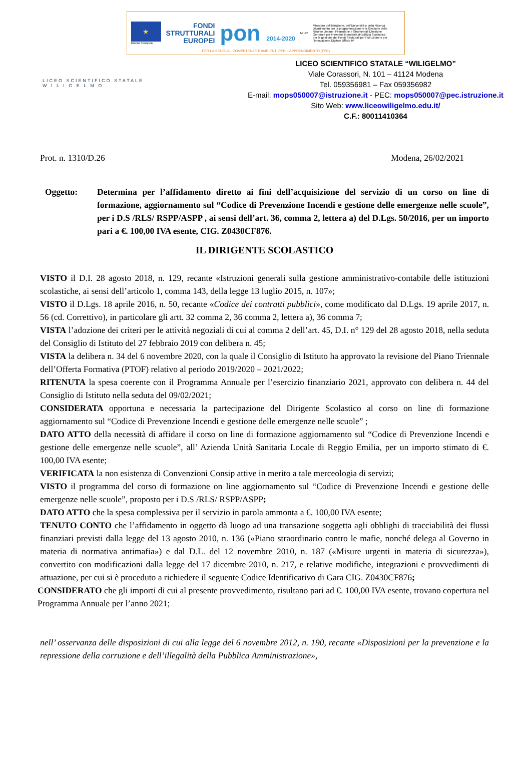★
Unione Europea
FONDI
STRUTTURALI
EUROPEI
pon 2014-2020
MIUR
Ministero dell'Istruzione, dell'Università e della Ricerca Dipartimento per la programmazione e la Gestione delle Risorse Umane, Finanziarie e Strumentali Direzione Generale per interventi in materia di Edilizia Scolastica per la gestione dei Fondi Strutturali per l'Istruzione e per l'Innovazione Digitale Ufficio IV
PER LA SCUOLA - COMPETENZE E AMBIENTI PER L'APPRENDIMENTO (FSE)
LICEO SCIENTIFICO STATALE
W I L I G E L M O
LICEO SCIENTIFICO STATALE “WILIGELMO”
Viale Corassori, N. 101 – 41124 Modena
Tel. 059356981 – Fax 059356982
E-mail: mops050007@istruzione.it - PEC: mops050007@pec.istruzione.it
Sito Web: www.liceowiligelmo.edu.it/
C.F.: 80011410364
Prot. n. 1310/D.26 Modena, 26/02/2021
Oggetto: Determina per l’affidamento diretto ai fini dell’acquisizione del servizio di un corso on line di formazione, aggiornamento sul “Codice di Prevenzione Incendi e gestione delle emergenze nelle scuole”, per i D.S /RLS/ RSPP/ASPP , ai sensi dell’art. 36, comma 2, lettera a) del D.Lgs. 50/2016, per un importo pari a €. 100,00 IVA esente, CIG. Z0430CF876.
IL DIRIGENTE SCOLASTICO
VISTO il D.I. 28 agosto 2018, n. 129, recante «Istruzioni generali sulla gestione amministrativo-contabile delle istituzioni scolastiche, ai sensi dell’articolo 1, comma 143, della legge 13 luglio 2015, n. 107»;
VISTO il D.Lgs. 18 aprile 2016, n. 50, recante «Codice dei contratti pubblici», come modificato dal D.Lgs. 19 aprile 2017, n. 56 (cd. Correttivo), in particolare gli artt. 32 comma 2, 36 comma 2, lettera a), 36 comma 7;
VISTA l’adozione dei criteri per le attività negoziali di cui al comma 2 dell’art. 45, D.I. n° 129 del 28 agosto 2018, nella seduta del Consiglio di Istituto del 27 febbraio 2019 con delibera n. 45;
VISTA la delibera n. 34 del 6 novembre 2020, con la quale il Consiglio di Istituto ha approvato la revisione del Piano Triennale dell’Offerta Formativa (PTOF) relativo al periodo 2019/2020 – 2021/2022;
RITENUTA la spesa coerente con il Programma Annuale per l’esercizio finanziario 2021, approvato con delibera n. 44 del Consiglio di Istituto nella seduta del 09/02/2021;
CONSIDERATA opportuna e necessaria la partecipazione del Dirigente Scolastico al corso on line di formazione aggiornamento sul “Codice di Prevenzione Incendi e gestione delle emergenze nelle scuole” ;
DATO ATTO della necessità di affidare il corso on line di formazione aggiornamento sul “Codice di Prevenzione Incendi e gestione delle emergenze nelle scuole”, all’ Azienda Unità Sanitaria Locale di Reggio Emilia, per un importo stimato di €. 100,00 IVA esente;
VERIFICATA la non esistenza di Convenzioni Consip attive in merito a tale merceologia di servizi;
VISTO il programma del corso di formazione on line aggiornamento sul “Codice di Prevenzione Incendi e gestione delle emergenze nelle scuole”, proposto per i D.S /RLS/ RSPP/ASPP;
DATO ATTO che la spesa complessiva per il servizio in parola ammonta a €. 100,00 IVA esente;
TENUTO CONTO che l’affidamento in oggetto dà luogo ad una transazione soggetta agli obblighi di tracciabilità dei flussi finanziari previsti dalla legge del 13 agosto 2010, n. 136 («Piano straordinario contro le mafie, nonché delega al Governo in materia di normativa antimafia») e dal D.L. del 12 novembre 2010, n. 187 («Misure urgenti in materia di sicurezza»), convertito con modificazioni dalla legge del 17 dicembre 2010, n. 217, e relative modifiche, integrazioni e provvedimenti di attuazione, per cui si è proceduto a richiedere il seguente Codice Identificativo di Gara CIG. Z0430CF876;
CONSIDERATO che gli importi di cui al presente provvedimento, risultano pari ad €. 100,00 IVA esente, trovano copertura nel Programma Annuale per l’anno 2021;
nell’ osservanza delle disposizioni di cui alla legge del 6 novembre 2012, n. 190, recante «Disposizioni per la prevenzione e la repressione della corruzione e dell’illegalità della Pubblica Amministrazione»,